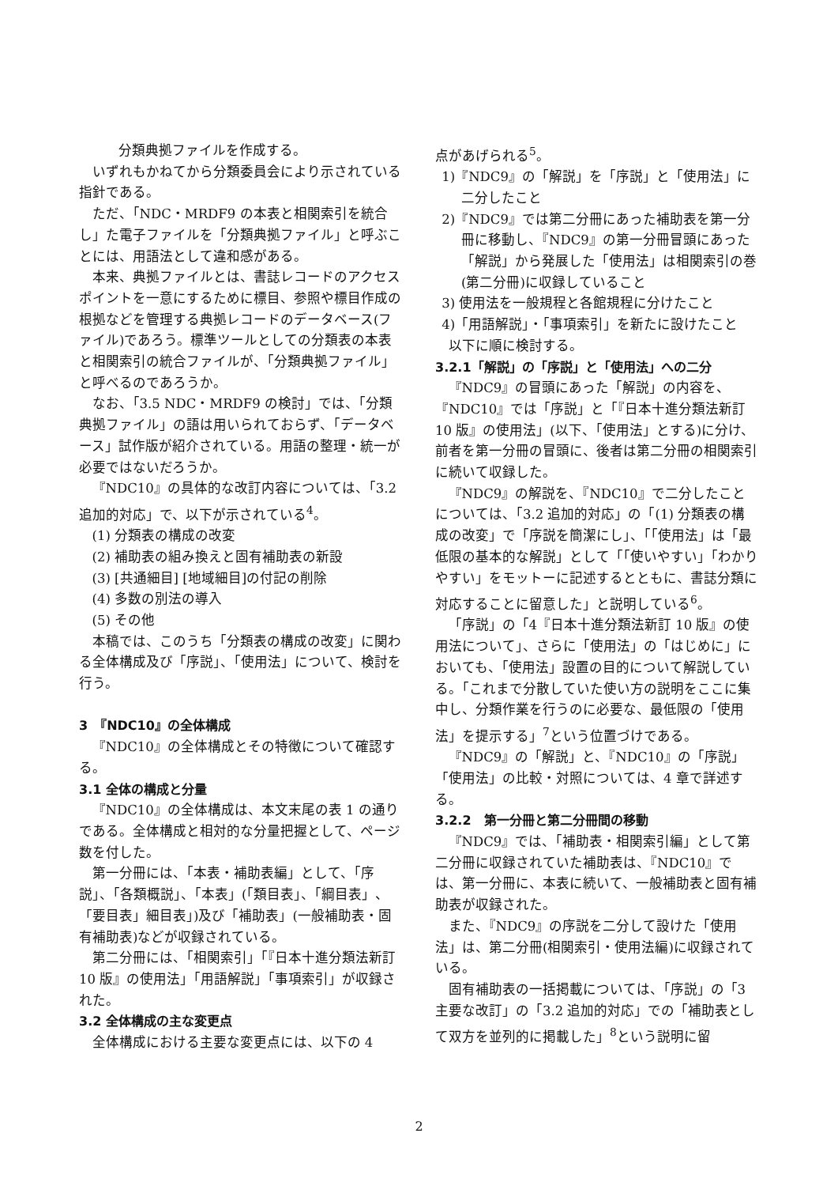分類典拠ファイルを作成する。
いずれもかねてから分類委員会により示されている指針である。
ただ、「NDC・MRDF9 の本表と相関索引を統合し」た電子ファイルを「分類典拠ファイル」と呼ぶことには、用語法として違和感がある。
本来、典拠ファイルとは、書誌レコードのアクセスポイントを一意にするために標目、参照や標目作成の根拠などを管理する典拠レコードのデータベース(ファイル)であろう。標準ツールとしての分類表の本表と相関索引の統合ファイルが、「分類典拠ファイル」と呼べるのであろうか。
なお、「3.5 NDC・MRDF9 の検討」では、「分類典拠ファイル」の語は用いられておらず、「データベース」試作版が紹介されている。用語の整理・統一が必要ではないだろうか。
『NDC10』の具体的な改訂内容については、「3.2 追加的対応」で、以下が示されている<sup>4</sup>。
(1) 分類表の構成の改変
(2) 補助表の組み換えと固有補助表の新設
(3) [共通細目] [地域細目]の付記の削除
(4) 多数の別法の導入
(5) その他
本稿では、このうち「分類表の構成の改変」に関わる全体構成及び「序説」、「使用法」について、検討を行う。
3　『NDC10』の全体構成
『NDC10』の全体構成とその特徴について確認する。
3.1 全体の構成と分量
『NDC10』の全体構成は、本文末尾の表 1 の通りである。全体構成と相対的な分量把握として、ページ数を付した。
第一分冊には、「本表・補助表編」として、「序説」、「各類概説」、「本表」(「類目表」、「綱目表」、「要目表」細目表」)及び「補助表」(一般補助表・固有補助表)などが収録されている。
第二分冊には、「相関索引」「『日本十進分類法新訂 10 版』の使用法」「用語解説」「事項索引」が収録された。
3.2 全体構成の主な変更点
全体構成における主要な変更点には、以下の 4
点があげられる<sup>5</sup>。
1)『NDC9』の「解説」を「序説」と「使用法」に二分したこと
2)『NDC9』では第二分冊にあった補助表を第一分冊に移動し、『NDC9』の第一分冊冒頭にあった「解説」から発展した「使用法」は相関索引の巻(第二分冊)に収録していること
3) 使用法を一般規程と各館規程に分けたこと
4)「用語解説」・「事項索引」を新たに設けたこと
以下に順に検討する。
3.2.1「解説」の「序説」と「使用法」への二分
『NDC9』の冒頭にあった「解説」の内容を、『NDC10』では「序説」と「『日本十進分類法新訂 10 版』の使用法」(以下、「使用法」とする)に分け、前者を第一分冊の冒頭に、後者は第二分冊の相関索引に続いて収録した。
『NDC9』の解説を、『NDC10』で二分したことについては、「3.2 追加的対応」の「(1) 分類表の構成の改変」で「序説を簡潔にし」、「「使用法」は「最低限の基本的な解説」として「「使いやすい」「わかりやすい」をモットーに記述するとともに、書誌分類に対応することに留意した」と説明している<sup>6</sup>。
「序説」の「4『日本十進分類法新訂 10 版』の使用法について」、さらに「使用法」の「はじめに」においても、「使用法」設置の目的について解説している。「これまで分散していた使い方の説明をここに集中し、分類作業を行うのに必要な、最低限の「使用法」を提示する」<sup>7</sup>という位置づけである。
『NDC9』の「解説」と、『NDC10』の「序説」「使用法」の比較・対照については、4 章で詳述する。
3.2.2　第一分冊と第二分冊間の移動
『NDC9』では、「補助表・相関索引編」として第二分冊に収録されていた補助表は、『NDC10』では、第一分冊に、本表に続いて、一般補助表と固有補助表が収録された。
また、『NDC9』の序説を二分して設けた「使用法」は、第二分冊(相関索引・使用法編)に収録されている。
固有補助表の一括掲載については、「序説」の「3 主要な改訂」の「3.2 追加的対応」での「補助表として双方を並列的に掲載した」<sup>8</sup>という説明に留
2